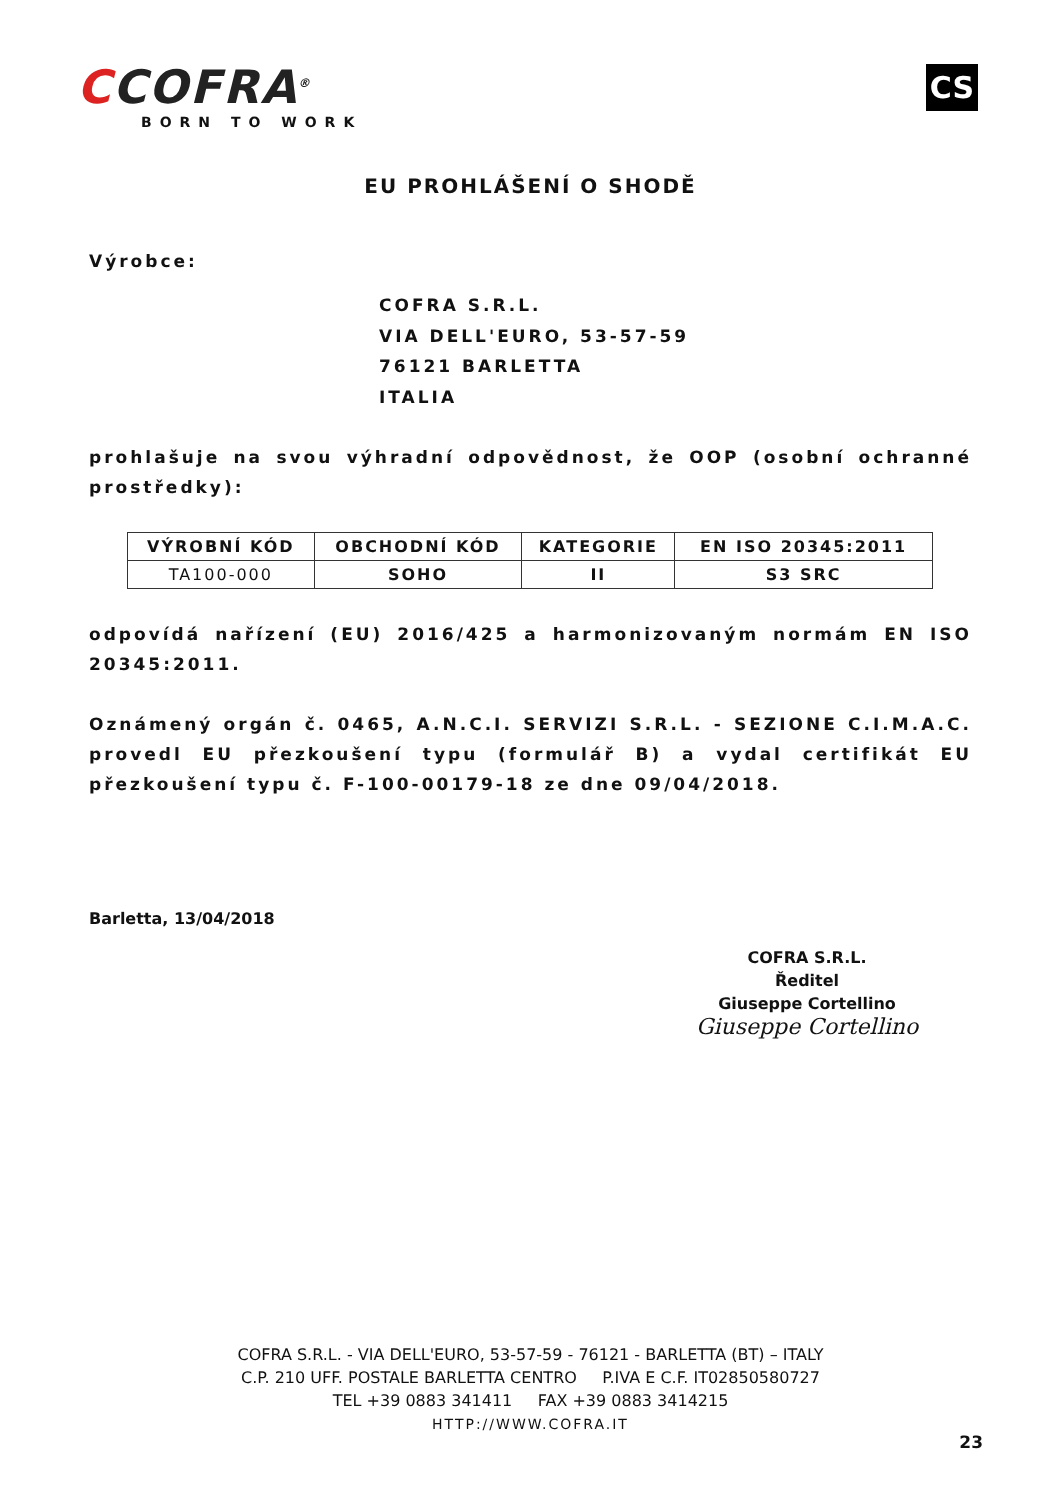CCOFRA<sup>®</sup>
BORN TO WORK
CS
EU PROHLÁŠENÍ O SHODĚ
Výrobce:
COFRA S.R.L.
VIA DELL'EURO, 53-57-59
76121 BARLETTA
ITALIA
prohlašuje na svou výhradní odpovědnost, že OOP (osobní ochranné prostředky):
| VÝROBNÍ KÓD | OBCHODNÍ KÓD | KATEGORIE | EN ISO 20345:2011 |
| --- | --- | --- | --- |
| TA100-000 | SOHO | II | S3 SRC |
odpovídá nařízení (EU) 2016/425 a harmonizovaným normám EN ISO 20345:2011.
Oznámený orgán č. 0465, A.N.C.I. SERVIZI S.R.L. - SEZIONE C.I.M.A.C. provedl EU přezkoušení typu (formulář B) a vydal certifikát EU přezkoušení typu č. F-100-00179-18 ze dne 09/04/2018.
Barletta, 13/04/2018
COFRA S.R.L.
Ředitel
Giuseppe Cortellino
Giuseppe Cortellino
COFRA S.R.L. - VIA DELL'EURO, 53-57-59 - 76121 - BARLETTA (BT) – ITALY
C.P. 210 UFF. POSTALE BARLETTA CENTRO P.IVA E C.F. IT02850580727
TEL +39 0883 341411 FAX +39 0883 3414215
HTTP://WWW.COFRA.IT
23